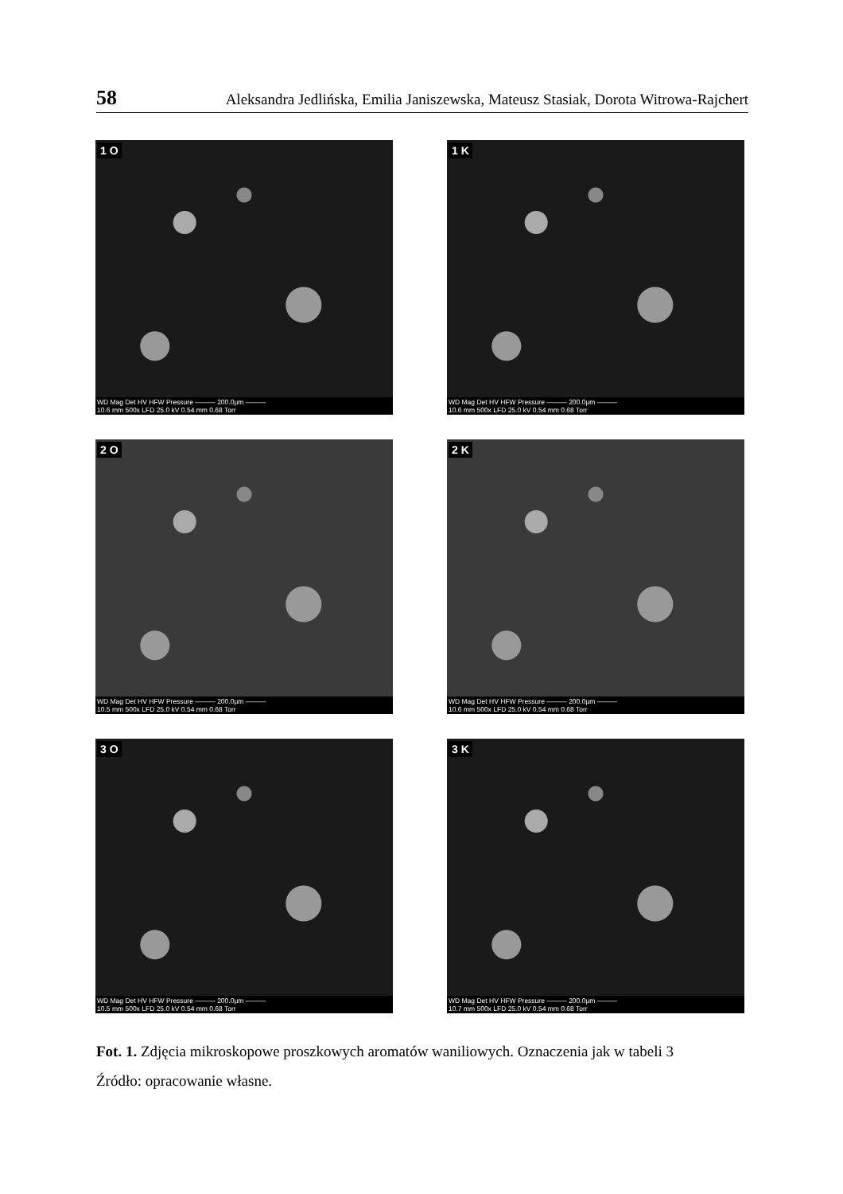58 Aleksandra Jedlińska, Emilia Janiszewska, Mateusz Stasiak, Dorota Witrowa-Rajchert
1 O
WD Mag Det HV HFW Pressure ——— 200.0µm ———
10.6 mm 500x LFD 25.0 kV 0.54 mm 0.68 Torr
1 K
WD Mag Det HV HFW Pressure ——— 200.0µm ———
10.6 mm 500x LFD 25.0 kV 0.54 mm 0.68 Torr
2 O
WD Mag Det HV HFW Pressure ——— 200.0µm ———
10.5 mm 500x LFD 25.0 kV 0.54 mm 0.68 Torr
2 K
WD Mag Det HV HFW Pressure ——— 200.0µm ———
10.6 mm 500x LFD 25.0 kV 0.54 mm 0.68 Torr
3 O
WD Mag Det HV HFW Pressure ——— 200.0µm ———
10.5 mm 500x LFD 25.0 kV 0.54 mm 0.68 Torr
3 K
WD Mag Det HV HFW Pressure ——— 200.0µm ———
10.7 mm 500x LFD 25.0 kV 0.54 mm 0.68 Torr
Fot. 1. Zdjęcia mikroskopowe proszkowych aromatów waniliowych. Oznaczenia jak w tabeli 3
Źródło: opracowanie własne.